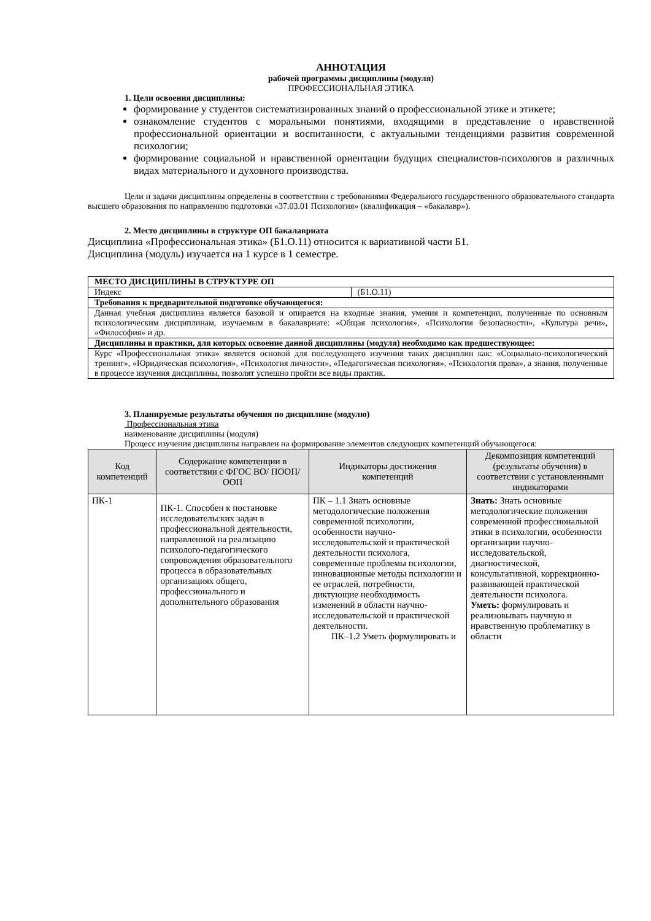АННОТАЦИЯ
рабочей программы дисциплины (модуля)
ПРОФЕССИОНАЛЬНАЯ ЭТИКА
1. Цели освоения дисциплины:
формирование у студентов систематизированных знаний о профессиональной этике и этикете;
ознакомление студентов с моральными понятиями, входящими в представление о нравственной профессиональной ориентации и воспитанности, с актуальными тенденциями развития современной психологии;
формирование социальной и нравственной ориентации будущих специалистов-психологов в различных видах материального и духовного производства.
Цели и задачи дисциплины определены в соответствии с требованиями Федерального государственного образовательного стандарта высшего образования по направлению подготовки «37.03.01 Психология» (квалификация – «бакалавр»).
2. Место дисциплины в структуре ОП бакалавриата
Дисциплина «Профессиональная этика» (Б1.О.11) относится к вариативной части Б1.
Дисциплина (модуль) изучается на 1 курсе в 1 семестре.
| МЕСТО ДИСЦИПЛИНЫ В СТРУКТУРЕ ОП | |
| Индекс | (Б1.О.11) |
| Требования к предварительной подготовке обучающегося: | |
| Данная учебная дисциплина является базовой и опирается на входные знания, умения и компетенции, полученные по основным психологическим дисциплинам, изучаемым в бакалавриате: «Общая психология», «Психология безопасности», «Культура речи», «Философия» и др. | |
| Дисциплины и практики, для которых освоение данной дисциплины (модуля) необходимо как предшествующее: | |
| Курс «Профессиональная этика» является основой для последующего изучения таких дисциплин как: «Социально-психологический тренинг», «Юридическая психология», «Психология личности», «Педагогическая психология», «Психология права», а знания, полученные в процессе изучения дисциплины, позволят успешно пройти все виды практик. | |
3. Планируемые результаты обучения по дисциплине (модулю)
Профессиональная этика
наименование дисциплины (модуля)
Процесс изучения дисциплины направлен на формирование элементов следующих компетенций обучающегося:
| Код компетенций | Содержание компетенции в соответствии с ФГОС ВО/ ПООП/ ООП | Индикаторы достижения компетенций | Декомпозиция компетенций (результаты обучения) в соответствии с установленными индикаторами |
| --- | --- | --- | --- |
| ПК-1 | ПК-1. Способен к постановке исследовательских задач в профессиональной деятельности, направленной на реализацию психолого-педагогического сопровождения образовательного процесса в образовательных организациях общего, профессионального и дополнительного образования | ПК – 1.1 Знать основные методологические положения современной психологии, особенности научно-исследовательской и практической деятельности психолога, современные проблемы психологии, инновационные методы психологии и ее отраслей, потребности, диктующие необходимость изменений в области научно-исследовательской и практической деятельности. ПК–1.2 Уметь формулировать и | Знать: Знать основные методологические положения современной профессиональной этики в психологии, особенности организации научно-исследовательской, диагностической, консультативной, коррекционно-развивающей практической деятельности психолога. Уметь: формулировать и реализовывать научную и нравственную проблематику в области |